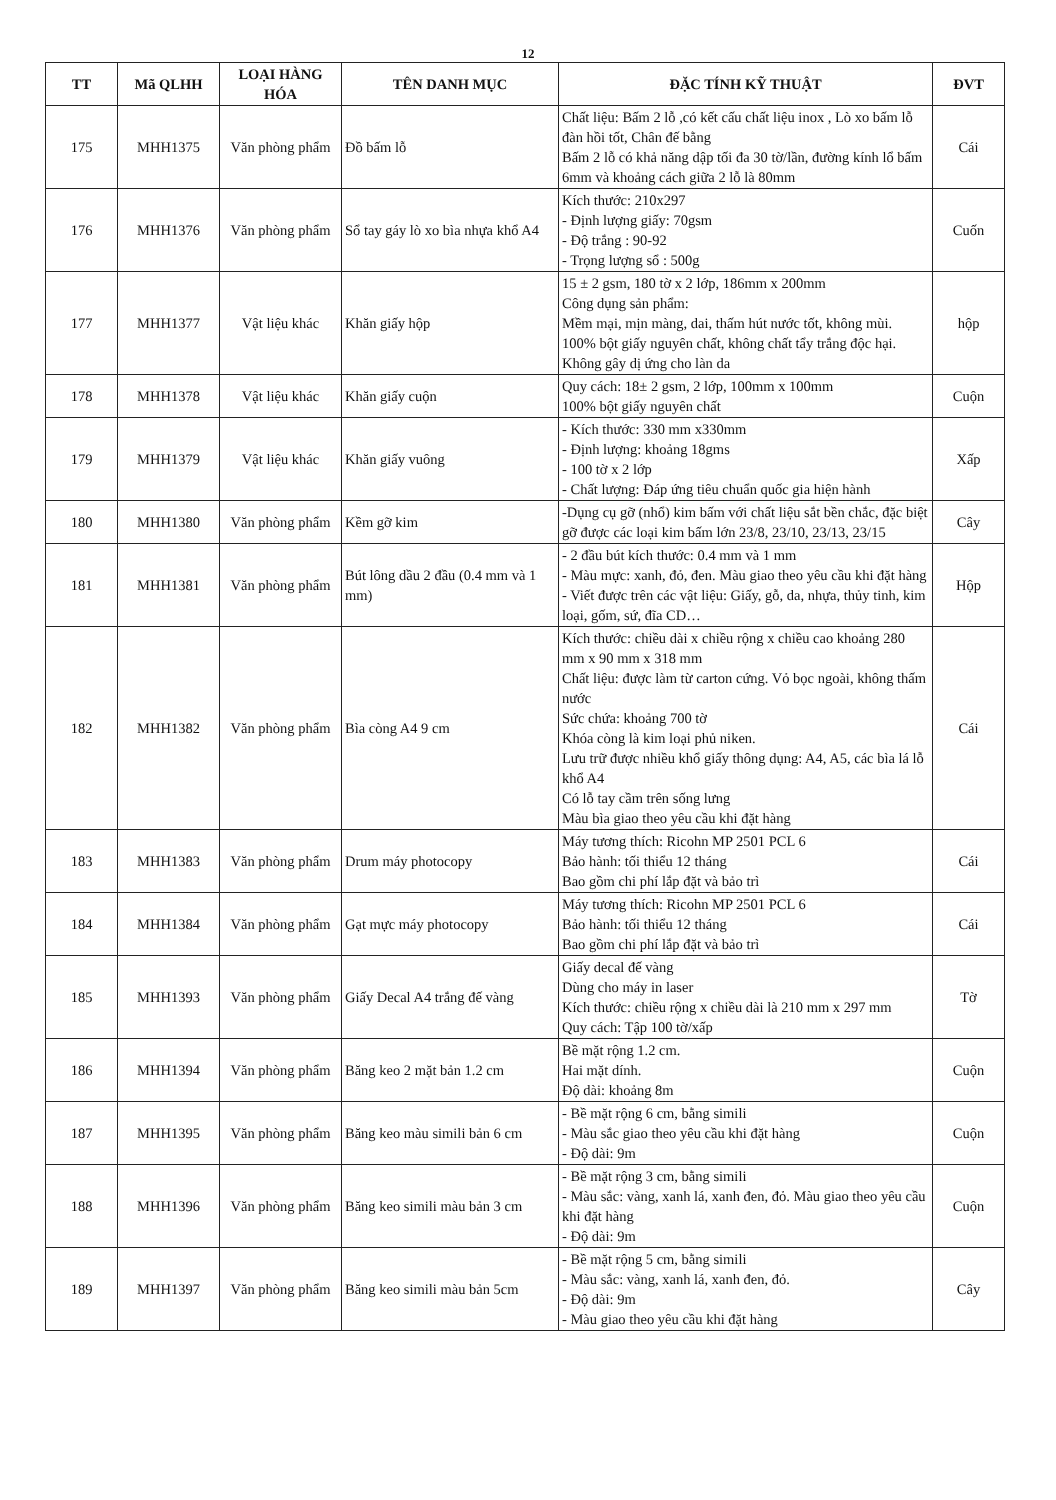12
| TT | Mã QLHH | LOẠI HÀNG HÓA | TÊN DANH MỤC | ĐẶC TÍNH KỸ THUẬT | ĐVT |
| --- | --- | --- | --- | --- | --- |
| 175 | MHH1375 | Văn phòng phẩm | Đồ bấm lỗ | Chất liệu: Bấm 2 lỗ ,có kết cấu chất liệu inox , Lò xo bấm lỗ đàn hồi tốt, Chân đế bằng Bấm 2 lỗ có khả năng dập tối đa 30 tờ/lần, đường kính lổ bấm 6mm và khoảng cách giữa 2 lỗ là 80mm | Cái |
| 176 | MHH1376 | Văn phòng phẩm | Sổ tay gáy lò xo bìa nhựa khổ A4 | Kích thước: 210x297 - Định lượng giấy: 70gsm - Độ trắng : 90-92 - Trọng lượng sổ : 500g | Cuốn |
| 177 | MHH1377 | Vật liệu khác | Khăn giấy hộp | 15 ± 2 gsm, 180 tờ x 2 lớp, 186mm x 200mm Công dụng sản phẩm: Mềm mại, mịn màng, dai, thấm hút nước tốt, không mùi. 100% bột giấy nguyên chất, không chất tẩy trắng độc hại. Không gây dị ứng cho làn da | hộp |
| 178 | MHH1378 | Vật liệu khác | Khăn giấy cuộn | Quy cách: 18± 2 gsm, 2 lớp, 100mm x 100mm 100% bột giấy nguyên chất | Cuộn |
| 179 | MHH1379 | Vật liệu khác | Khăn giấy vuông | - Kích thước: 330 mm x330mm - Định lượng: khoảng 18gms - 100 tờ x 2 lớp - Chất lượng: Đáp ứng tiêu chuẩn quốc gia hiện hành | Xấp |
| 180 | MHH1380 | Văn phòng phẩm | Kềm gỡ kim | -Dụng cụ gỡ (nhổ) kim bấm với chất liệu sắt bền chắc, đặc biệt gỡ được các loại kim bấm lớn 23/8, 23/10, 23/13, 23/15 | Cây |
| 181 | MHH1381 | Văn phòng phẩm | Bút lông dầu 2 đầu (0.4 mm và 1 mm) | - 2 đầu bút kích thước: 0.4 mm và 1 mm - Màu mực: xanh, đỏ, đen. Màu giao theo yêu cầu khi đặt hàng - Viết được trên các vật liệu: Giấy, gỗ, da, nhựa, thủy tinh, kim loại, gốm, sứ, đĩa CD… | Hộp |
| 182 | MHH1382 | Văn phòng phẩm | Bìa còng A4 9 cm | Kích thước: chiều dài x chiều rộng x chiều cao khoảng 280 mm x 90 mm x 318 mm Chất liệu: được làm từ carton cứng. Vỏ bọc ngoài, không thấm nước Sức chứa: khoảng 700 tờ Khóa còng là kim loại phủ niken. Lưu trữ được nhiều khổ giấy thông dụng: A4, A5, các bìa lá lỗ khổ A4 Có lỗ tay cầm trên sống lưng Màu bìa giao theo yêu cầu khi đặt hàng | Cái |
| 183 | MHH1383 | Văn phòng phẩm | Drum máy photocopy | Máy tương thích: Ricohn MP 2501 PCL 6 Bảo hành: tối thiểu 12 tháng Bao gồm chi phí lắp đặt và bảo trì | Cái |
| 184 | MHH1384 | Văn phòng phẩm | Gạt mực máy photocopy | Máy tương thích: Ricohn MP 2501 PCL 6 Bảo hành: tối thiểu 12 tháng Bao gồm chi phí lắp đặt và bảo trì | Cái |
| 185 | MHH1393 | Văn phòng phẩm | Giấy Decal A4 trắng đế vàng | Giấy decal đế vàng Dùng cho máy in laser Kích thước: chiều rộng x chiều dài là 210 mm x 297 mm Quy cách: Tập 100 tờ/xấp | Tờ |
| 186 | MHH1394 | Văn phòng phẩm | Băng keo 2 mặt bản 1.2 cm | Bề mặt rộng 1.2 cm. Hai mặt dính. Độ dài: khoảng 8m | Cuộn |
| 187 | MHH1395 | Văn phòng phẩm | Băng keo màu simili bản 6 cm | - Bề mặt rộng 6 cm, bằng simili - Màu sắc giao theo yêu cầu khi đặt hàng - Độ dài: 9m | Cuộn |
| 188 | MHH1396 | Văn phòng phẩm | Băng keo simili màu bản 3 cm | - Bề mặt rộng 3 cm, bằng simili - Màu sắc: vàng, xanh lá, xanh đen, đỏ. Màu giao theo yêu cầu khi đặt hàng - Độ dài: 9m | Cuộn |
| 189 | MHH1397 | Văn phòng phẩm | Băng keo simili màu bản 5cm | - Bề mặt rộng 5 cm, bằng simili - Màu sắc: vàng, xanh lá, xanh đen, đỏ. - Độ dài: 9m - Màu giao theo yêu cầu khi đặt hàng | Cây |